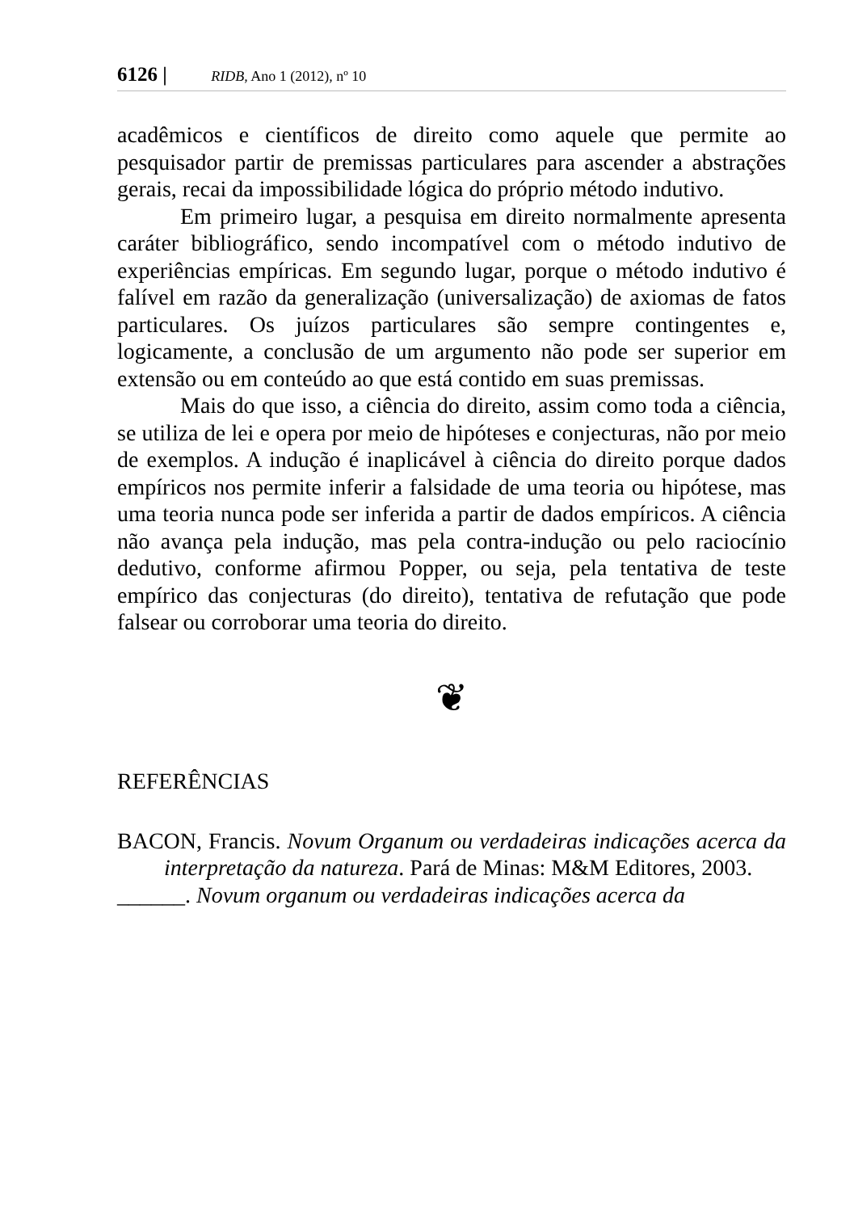6126 | RIDB, Ano 1 (2012), nº 10
acadêmicos e científicos de direito como aquele que permite ao pesquisador partir de premissas particulares para ascender a abstrações gerais, recai da impossibilidade lógica do próprio método indutivo.
Em primeiro lugar, a pesquisa em direito normalmente apresenta caráter bibliográfico, sendo incompatível com o método indutivo de experiências empíricas. Em segundo lugar, porque o método indutivo é falível em razão da generalização (universalização) de axiomas de fatos particulares. Os juízos particulares são sempre contingentes e, logicamente, a conclusão de um argumento não pode ser superior em extensão ou em conteúdo ao que está contido em suas premissas.
Mais do que isso, a ciência do direito, assim como toda a ciência, se utiliza de lei e opera por meio de hipóteses e conjecturas, não por meio de exemplos. A indução é inaplicável à ciência do direito porque dados empíricos nos permite inferir a falsidade de uma teoria ou hipótese, mas uma teoria nunca pode ser inferida a partir de dados empíricos. A ciência não avança pela indução, mas pela contra-indução ou pelo raciocínio dedutivo, conforme afirmou Popper, ou seja, pela tentativa de teste empírico das conjecturas (do direito), tentativa de refutação que pode falsear ou corroborar uma teoria do direito.
❦
REFERÊNCIAS
BACON, Francis. Novum Organum ou verdadeiras indicações acerca da interpretação da natureza. Pará de Minas: M&M Editores, 2003.
______. Novum organum ou verdadeiras indicações acerca da